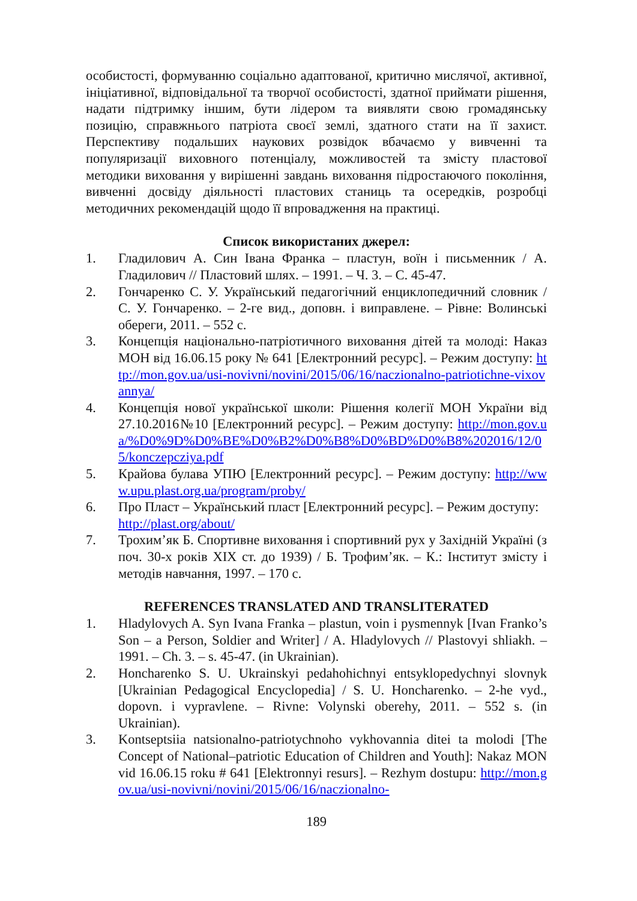особистості, формуванню соціально адаптованої, критично мислячої, активної, ініціативної, відповідальної та творчої особистості, здатної приймати рішення, надати підтримку іншим, бути лідером та виявляти свою громадянську позицію, справжнього патріота своєї землі, здатного стати на її захист. Перспективу подальших наукових розвідок вбачаємо у вивченні та популяризації виховного потенціалу, можливостей та змісту пластової методики виховання у вирішенні завдань виховання підростаючого покоління, вивченні досвіду діяльності пластових станиць та осередків, розробці методичних рекомендацій щодо її впровадження на практиці.
Список використаних джерел:
1. Гладилович А. Син Івана Франка – пластун, воїн і письменник / А. Гладилович // Пластовий шлях. – 1991. – Ч. 3. – С. 45-47.
2. Гончаренко С. У. Український педагогічний енциклопедичний словник / С. У. Гончаренко. – 2-ге вид., доповн. і виправлене. – Рівне: Волинські обереги, 2011. – 552 с.
3. Концепція національно-патріотичного виховання дітей та молоді: Наказ МОН від 16.06.15 року № 641 [Електронний ресурс]. – Режим доступу: http://mon.gov.ua/usi-novivni/novini/2015/06/16/naczionalno-patriotichne-vixovannya/
4. Концепція нової української школи: Рішення колегії МОН України від 27.10.2016№10 [Електронний ресурс]. – Режим доступу: http://mon.gov.ua/%D0%9D%D0%BE%D0%B2%D0%B8%D0%BD%D0%B8%202016/12/05/konczepcziya.pdf
5. Крайова булава УПЮ [Електронний ресурс]. – Режим доступу: http://www.upu.plast.org.ua/program/proby/
6. Про Пласт – Український пласт [Електронний ресурс]. – Режим доступу: http://plast.org/about/
7. Трохим’як Б. Спортивне виховання і спортивний рух у Західній Україні (з поч. 30-х років ХІХ ст. до 1939) / Б. Трофим’як. – К.: Інститут змісту і методів навчання, 1997. – 170 с.
REFERENCES TRANSLATED AND TRANSLITERATED
1. Hladylovych A. Syn Ivana Franka – plastun, voin i pysmennyk [Ivan Franko’s Son – a Person, Soldier and Writer] / A. Hladylovych // Plastovyi shliakh. – 1991. – Ch. 3. – s. 45-47. (in Ukrainian).
2. Honcharenko S. U. Ukrainskyi pedahohichnyi entsyklopedychnyi slovnyk [Ukrainian Pedagogical Encyclopedia] / S. U. Honcharenko. – 2-he vyd., dopovn. i vypravlene. – Rivne: Volynski oberehy, 2011. – 552 s. (in Ukrainian).
3. Kontseptsiia natsionalno-patriotychnoho vykhovannia ditei ta molodi [The Concept of National–patriotic Education of Children and Youth]: Nakaz MON vid 16.06.15 roku # 641 [Elektronnyi resurs]. – Rezhym dostupu: http://mon.gov.ua/usi-novivni/novini/2015/06/16/naczionalno-
189